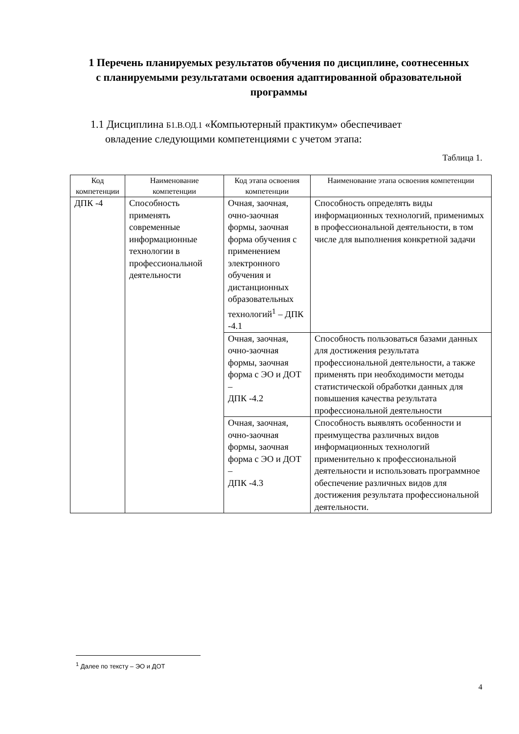1 Перечень планируемых результатов обучения по дисциплине, соотнесенных с планируемыми результатами освоения адаптированной образовательной программы
1.1 Дисциплина Б1.В.ОД.1 «Компьютерный практикум» обеспечивает
овладение следующими компетенциями с учетом этапа:
Таблица 1.
| Код компетенции | Наименование компетенции | Код этапа освоения компетенции | Наименование этапа освоения компетенции |
| --- | --- | --- | --- |
| ДПК -4 | Способность применять современные информационные технологии в профессиональной деятельности | Очная, заочная, очно-заочная формы, заочная форма обучения с применением электронного обучения и дистанционных образовательных технологий<sup>1</sup> – ДПК -4.1 | Способность определять виды информационных технологий, применимых в профессиональной деятельности, в том числе для выполнения конкретной задачи |
| | | Очная, заочная, очно-заочная формы, заочная форма с ЭО и ДОТ – ДПК -4.2 | Способность пользоваться базами данных для достижения результата профессиональной деятельности, а также применять при необходимости методы статистической обработки данных для повышения качества результата профессиональной деятельности |
| | | Очная, заочная, очно-заочная формы, заочная форма с ЭО и ДОТ – ДПК -4.3 | Способность выявлять особенности и преимущества различных видов информационных технологий применительно к профессиональной деятельности и использовать программное обеспечение различных видов для достижения результата профессиональной деятельности. |
<sup>1</sup> Далее по тексту – ЭО и ДОТ
4